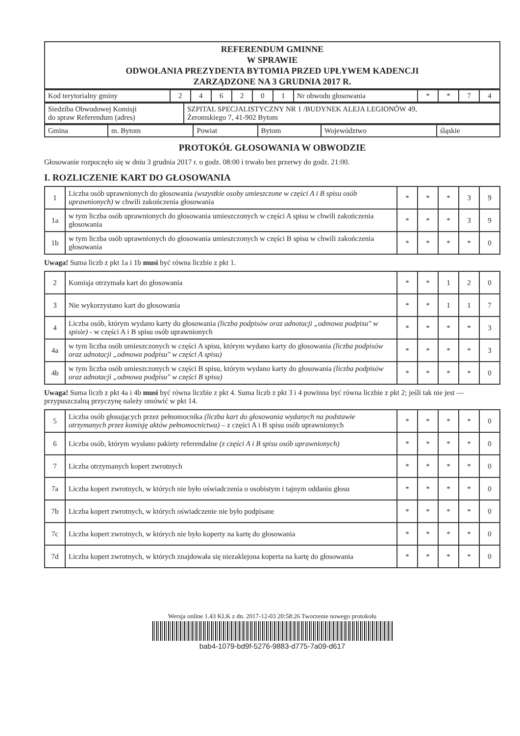| REFERENDUM GMINNE W SPRAWIE ODWOŁANIA PREZYDENTA BYTOMIA PRZED UPŁYWEM KADENCJI ZARZĄDZONE NA 3 GRUDNIA 2017 R. |
| Kod terytorialny gminy | 2 | 4 | 6 | 2 | 0 | 1 | Nr obwodu głosowania | * | * | 7 | 4 |
| Siedziba Obwodowej Komisji do spraw Referendum (adres) | SZPITAL SPECJALISTYCZNY NR 1 /BUDYNEK ALEJA LEGIONÓW 49, Żeromskiego 7, 41-902 Bytom |
| Gmina | m. Bytom | Powiat | Bytom | Województwo | śląskie |
PROTOKÓŁ GŁOSOWANIA W OBWODZIE
Głosowanie rozpoczęło się w dniu 3 grudnia 2017 r. o godz. 08:00 i trwało bez przerwy do godz. 21:00.
I. ROZLICZENIE KART DO GŁOSOWANIA
| 1 | Liczba osób uprawnionych do głosowania (wszystkie osoby umieszczone w części A i B spisu osób uprawnionych) w chwili zakończenia głosowania | * | * | * | 3 | 9 |
| 1a | w tym liczba osób uprawnionych do głosowania umieszczonych w części A spisu w chwili zakończenia głosowania | * | * | * | 3 | 9 |
| 1b | w tym liczba osób uprawnionych do głosowania umieszczonych w części B spisu w chwili zakończenia głosowania | * | * | * | * | 0 |
Uwaga! Suma liczb z pkt 1a i 1b musi być równa liczbie z pkt 1.
| 2 | Komisja otrzymała kart do głosowania | * | * | 1 | 2 | 0 |
| 3 | Nie wykorzystano kart do głosowania | * | * | 1 | 1 | 7 |
| 4 | Liczba osób, którym wydano karty do głosowania (liczba podpisów oraz adnotacji „odmowa podpisu" w spisie) - w części A i B spisu osób uprawnionych | * | * | * | * | 3 |
| 4a | w tym liczba osób umieszczonych w części A spisu, którym wydano karty do głosowania (liczba podpisów oraz adnotacji „odmowa podpisu" w części A spisu) | * | * | * | * | 3 |
| 4b | w tym liczba osób umieszczonych w części B spisu, którym wydano karty do głosowania (liczba podpisów oraz adnotacji „odmowa podpisu" w części B spisu) | * | * | * | * | 0 |
Uwaga! Suma liczb z pkt 4a i 4b musi być równa liczbie z pkt 4. Suma liczb z pkt 3 i 4 powinna być równa liczbie z pkt 2; jeśli tak nie jest — przypuszczalną przyczynę należy omówić w pkt 14.
| 5 | Liczba osób głosujących przez pełnomocnika (liczba kart do głosowania wydanych na podstawie otrzymanych przez komisję aktów pełnomocnictwa) – z części A i B spisu osób uprawnionych | * | * | * | * | 0 |
| 6 | Liczba osób, którym wysłano pakiety referendalne (z części A i B spisu osób uprawnionych) | * | * | * | * | 0 |
| 7 | Liczba otrzymanych kopert zwrotnych | * | * | * | * | 0 |
| 7a | Liczba kopert zwrotnych, w których nie było oświadczenia o osobistym i tajnym oddaniu głosu | * | * | * | * | 0 |
| 7b | Liczba kopert zwrotnych, w których oświadczenie nie było podpisane | * | * | * | * | 0 |
| 7c | Liczba kopert zwrotnych, w których nie było koperty na kartę do głosowania | * | * | * | * | 0 |
| 7d | Liczba kopert zwrotnych, w których znajdowała się niezaklejona koperta na kartę do głosowania | * | * | * | * | 0 |
Wersja online 1.43 KLK z dn. 2017-12-03 20:58:26 Tworzenie nowego protokołu
bab4-1079-bd9f-5276-9883-d775-7a09-d617